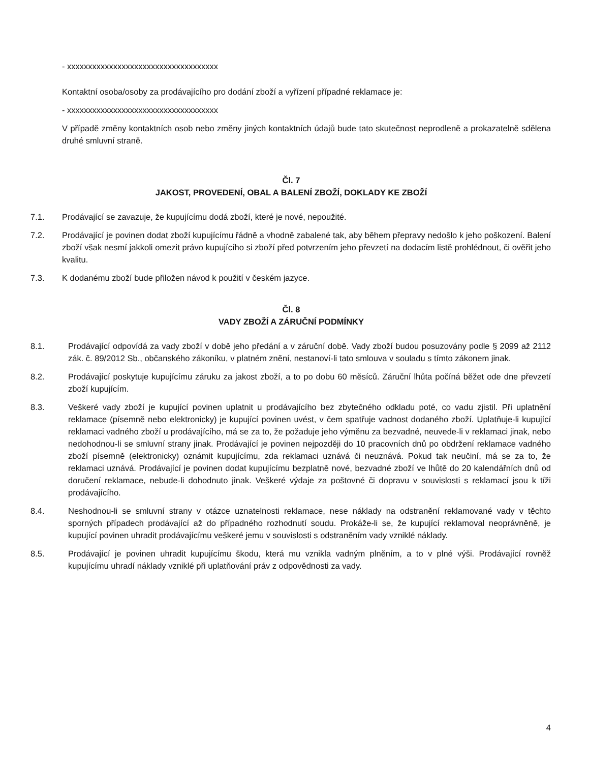- xxxxxxxxxxxxxxxxxxxxxxxxxxxxxxxxxxxx
Kontaktní osoba/osoby za prodávajícího pro dodání zboží a vyřízení případné reklamace je:
- xxxxxxxxxxxxxxxxxxxxxxxxxxxxxxxxxxxx
V případě změny kontaktních osob nebo změny jiných kontaktních údajů bude tato skutečnost neprodleně a prokazatelně sdělena druhé smluvní straně.
Čl. 7
JAKOST, PROVEDENÍ, OBAL A BALENÍ ZBOŽÍ, DOKLADY KE ZBOŽÍ
7.1. Prodávající se zavazuje, že kupujícímu dodá zboží, které je nové, nepoužité.
7.2. Prodávající je povinen dodat zboží kupujícímu řádně a vhodně zabalené tak, aby během přepravy nedošlo k jeho poškození. Balení zboží však nesmí jakkoli omezit právo kupujícího si zboží před potvrzením jeho převzetí na dodacím listě prohlédnout, či ověřit jeho kvalitu.
7.3. K dodanému zboží bude přiložen návod k použití v českém jazyce.
Čl. 8
VADY ZBOŽÍ A ZÁRUČNÍ PODMÍNKY
8.1. Prodávající odpovídá za vady zboží v době jeho předání a v záruční době. Vady zboží budou posuzovány podle § 2099 až 2112 zák. č. 89/2012 Sb., občanského zákoníku, v platném znění, nestanoví-li tato smlouva v souladu s tímto zákonem jinak.
8.2. Prodávající poskytuje kupujícímu záruku za jakost zboží, a to po dobu 60 měsíců. Záruční lhůta počíná běžet ode dne převzetí zboží kupujícím.
8.3. Veškeré vady zboží je kupující povinen uplatnit u prodávajícího bez zbytečného odkladu poté, co vadu zjistil. Při uplatnění reklamace (písemně nebo elektronicky) je kupující povinen uvést, v čem spatřuje vadnost dodaného zboží. Uplatňuje-li kupující reklamaci vadného zboží u prodávajícího, má se za to, že požaduje jeho výměnu za bezvadné, neuvede-li v reklamaci jinak, nebo nedohodnou-li se smluvní strany jinak. Prodávající je povinen nejpozději do 10 pracovních dnů po obdržení reklamace vadného zboží písemně (elektronicky) oznámit kupujícímu, zda reklamaci uznává či neuznává. Pokud tak neučiní, má se za to, že reklamaci uznává. Prodávající je povinen dodat kupujícímu bezplatně nové, bezvadné zboží ve lhůtě do 20 kalendářních dnů od doručení reklamace, nebude-li dohodnuto jinak. Veškeré výdaje za poštovné či dopravu v souvislosti s reklamací jsou k tíži prodávajícího.
8.4. Neshodnou-li se smluvní strany v otázce uznatelnosti reklamace, nese náklady na odstranění reklamované vady v těchto sporných případech prodávající až do případného rozhodnutí soudu. Prokáže-li se, že kupující reklamoval neoprávněně, je kupující povinen uhradit prodávajícímu veškeré jemu v souvislosti s odstraněním vady vzniklé náklady.
8.5. Prodávající je povinen uhradit kupujícímu škodu, která mu vznikla vadným plněním, a to v plné výši. Prodávající rovněž kupujícímu uhradí náklady vzniklé při uplatňování práv z odpovědnosti za vady.
4